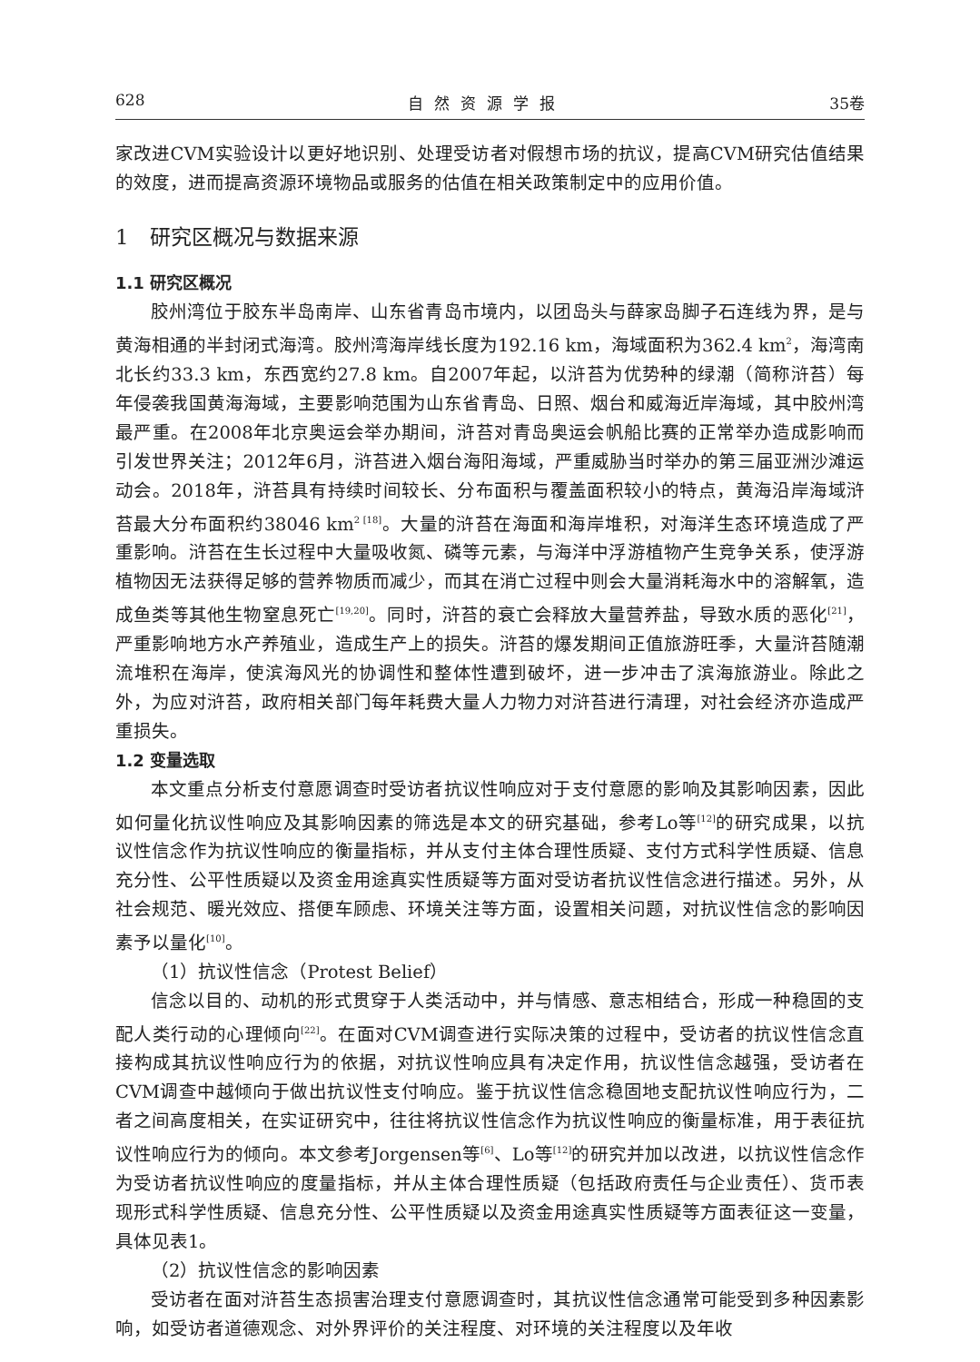628 自然资源学报 35卷
家改进CVM实验设计以更好地识别、处理受访者对假想市场的抗议，提高CVM研究估值结果的效度，进而提高资源环境物品或服务的估值在相关政策制定中的应用价值。
1　研究区概况与数据来源
1.1 研究区概况
胶州湾位于胶东半岛南岸、山东省青岛市境内，以团岛头与薛家岛脚子石连线为界，是与黄海相通的半封闭式海湾。胶州湾海岸线长度为192.16 km，海域面积为362.4 km<sup>2</sup>，海湾南北长约33.3 km，东西宽约27.8 km。自2007年起，以浒苔为优势种的绿潮（简称浒苔）每年侵袭我国黄海海域，主要影响范围为山东省青岛、日照、烟台和威海近岸海域，其中胶州湾最严重。在2008年北京奥运会举办期间，浒苔对青岛奥运会帆船比赛的正常举办造成影响而引发世界关注；2012年6月，浒苔进入烟台海阳海域，严重威胁当时举办的第三届亚洲沙滩运动会。2018年，浒苔具有持续时间较长、分布面积与覆盖面积较小的特点，黄海沿岸海域浒苔最大分布面积约38046 km<sup>2 [18]</sup>。大量的浒苔在海面和海岸堆积，对海洋生态环境造成了严重影响。浒苔在生长过程中大量吸收氮、磷等元素，与海洋中浮游植物产生竞争关系，使浮游植物因无法获得足够的营养物质而减少，而其在消亡过程中则会大量消耗海水中的溶解氧，造成鱼类等其他生物窒息死亡<sup>[19,20]</sup>。同时，浒苔的衰亡会释放大量营养盐，导致水质的恶化<sup>[21]</sup>，严重影响地方水产养殖业，造成生产上的损失。浒苔的爆发期间正值旅游旺季，大量浒苔随潮流堆积在海岸，使滨海风光的协调性和整体性遭到破坏，进一步冲击了滨海旅游业。除此之外，为应对浒苔，政府相关部门每年耗费大量人力物力对浒苔进行清理，对社会经济亦造成严重损失。
1.2 变量选取
本文重点分析支付意愿调查时受访者抗议性响应对于支付意愿的影响及其影响因素，因此如何量化抗议性响应及其影响因素的筛选是本文的研究基础，参考Lo等<sup>[12]</sup>的研究成果，以抗议性信念作为抗议性响应的衡量指标，并从支付主体合理性质疑、支付方式科学性质疑、信息充分性、公平性质疑以及资金用途真实性质疑等方面对受访者抗议性信念进行描述。另外，从社会规范、暖光效应、搭便车顾虑、环境关注等方面，设置相关问题，对抗议性信念的影响因素予以量化<sup>[10]</sup>。
（1）抗议性信念（Protest Belief）
信念以目的、动机的形式贯穿于人类活动中，并与情感、意志相结合，形成一种稳固的支配人类行动的心理倾向<sup>[22]</sup>。在面对CVM调查进行实际决策的过程中，受访者的抗议性信念直接构成其抗议性响应行为的依据，对抗议性响应具有决定作用，抗议性信念越强，受访者在CVM调查中越倾向于做出抗议性支付响应。鉴于抗议性信念稳固地支配抗议性响应行为，二者之间高度相关，在实证研究中，往往将抗议性信念作为抗议性响应的衡量标准，用于表征抗议性响应行为的倾向。本文参考Jorgensen等<sup>[6]</sup>、Lo等<sup>[12]</sup>的研究并加以改进，以抗议性信念作为受访者抗议性响应的度量指标，并从主体合理性质疑（包括政府责任与企业责任）、货币表现形式科学性质疑、信息充分性、公平性质疑以及资金用途真实性质疑等方面表征这一变量，具体见表1。
（2）抗议性信念的影响因素
受访者在面对浒苔生态损害治理支付意愿调查时，其抗议性信念通常可能受到多种因素影响，如受访者道德观念、对外界评价的关注程度、对环境的关注程度以及年收